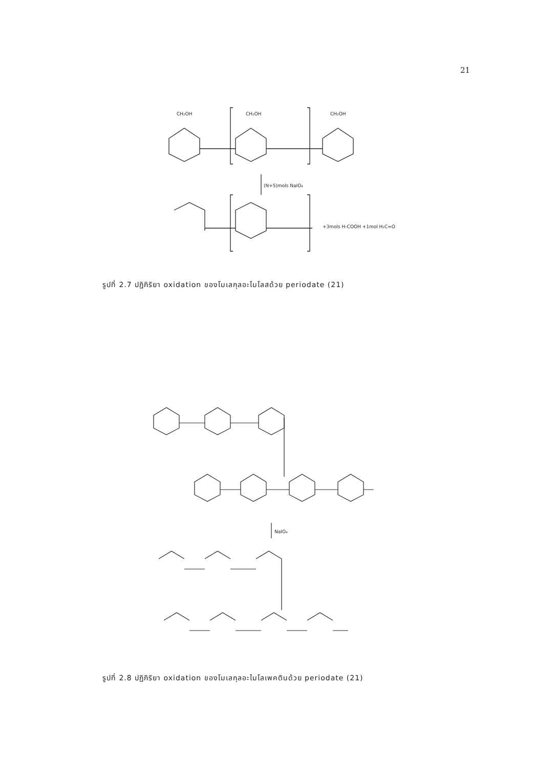21
CH₂OH
CH₂OH
CH₂OH
(N+5)mols NaIO₄
+3mols H-COOH +1mol H₂C=O
รูปที่ 2.7 ปฏิกิริยา oxidation ของโมเลกุลอะไมโลสด้วย periodate (21)
NaIO₄
รูปที่ 2.8 ปฏิกิริยา oxidation ของโมเลกุลอะไมโลเพคตินด้วย periodate (21)